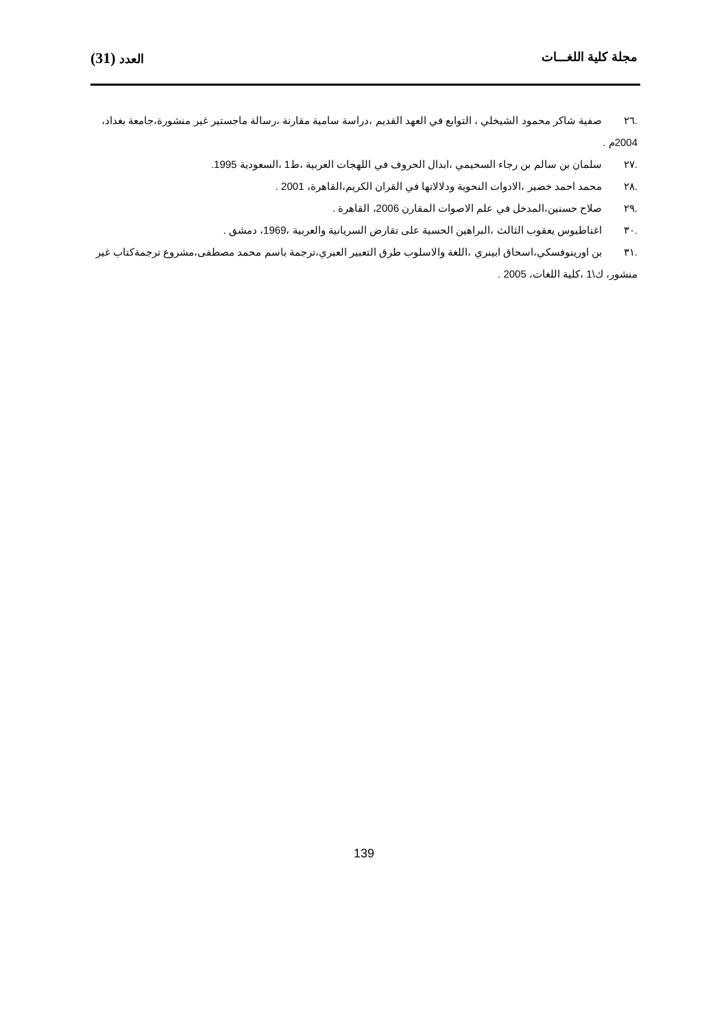مجلة كلية اللغـــات العدد (31)
.٢٦ صفية شاكر محمود الشيخلي ، التوابع في العهد القديم ،دراسة سامية مقارنة ،رسالة ماجستير غير منشورة،جامعة بغداد، 2004م .
.٢٧ سلمان بن سالم بن رجاء السحيمي ،ابدال الحروف في اللهجات العربية ،ط1 ،السعودية 1995.
.٢٨ محمد احمد خضير ،الادوات النحوية ودلالاتها في القران الكريم،القاهرة، 2001 .
.٢٩ صلاح حسنين،المدخل في علم الاصوات المقارن 2006، القاهرة .
.٣٠ اغناطيوس يعقوب الثالث ،البراهين الحسية على تقارض السريانية والعربية ،1969، دمشق .
.٣١ بن اورينوفسكي،اسحاق ابينري ،اللغة والاسلوب طرق التعبير العبري،ترجمة باسم محمد مصطفى،مشروع ترجمةكتاب غير منشور، ك\1 ،كلية اللغات، 2005 .
139